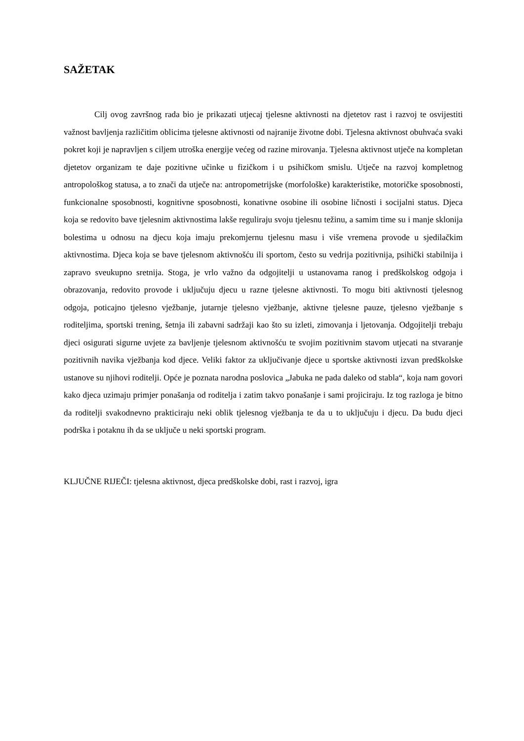SAŽETAK
Cilj ovog završnog rada bio je prikazati utjecaj tjelesne aktivnosti na djetetov rast i razvoj te osvijestiti važnost bavljenja različitim oblicima tjelesne aktivnosti od najranije životne dobi. Tjelesna aktivnost obuhvaća svaki pokret koji je napravljen s ciljem utroška energije većeg od razine mirovanja. Tjelesna aktivnost utječe na kompletan djetetov organizam te daje pozitivne učinke u fizičkom i u psihičkom smislu. Utječe na razvoj kompletnog antropološkog statusa, a to znači da utječe na: antropometrijske (morfološke) karakteristike, motoričke sposobnosti, funkcionalne sposobnosti, kognitivne sposobnosti, konativne osobine ili osobine ličnosti i socijalni status. Djeca koja se redovito bave tjelesnim aktivnostima lakše reguliraju svoju tjelesnu težinu, a samim time su i manje sklonija bolestima u odnosu na djecu koja imaju prekomjernu tjelesnu masu i više vremena provode u sjedilačkim aktivnostima. Djeca koja se bave tjelesnom aktivnošću ili sportom, često su vedrija pozitivnija, psihički stabilnija i zapravo sveukupno sretnija. Stoga, je vrlo važno da odgojitelji u ustanovama ranog i predškolskog odgoja i obrazovanja, redovito provode i uključuju djecu u razne tjelesne aktivnosti. To mogu biti aktivnosti tjelesnog odgoja, poticajno tjelesno vježbanje, jutarnje tjelesno vježbanje, aktivne tjelesne pauze, tjelesno vježbanje s roditeljima, sportski trening, šetnja ili zabavni sadržaji kao što su izleti, zimovanja i ljetovanja. Odgojitelji trebaju djeci osigurati sigurne uvjete za bavljenje tjelesnom aktivnošću te svojim pozitivnim stavom utjecati na stvaranje pozitivnih navika vježbanja kod djece. Veliki faktor za uključivanje djece u sportske aktivnosti izvan predškolske ustanove su njihovi roditelji. Opće je poznata narodna poslovica „Jabuka ne pada daleko od stabla“, koja nam govori kako djeca uzimaju primjer ponašanja od roditelja i zatim takvo ponašanje i sami projiciraju. Iz tog razloga je bitno da roditelji svakodnevno prakticiraju neki oblik tjelesnog vježbanja te da u to uključuju i djecu. Da budu djeci podrška i potaknu ih da se uključe u neki sportski program.
KLJUČNE RIJEČI: tjelesna aktivnost, djeca predškolske dobi, rast i razvoj, igra